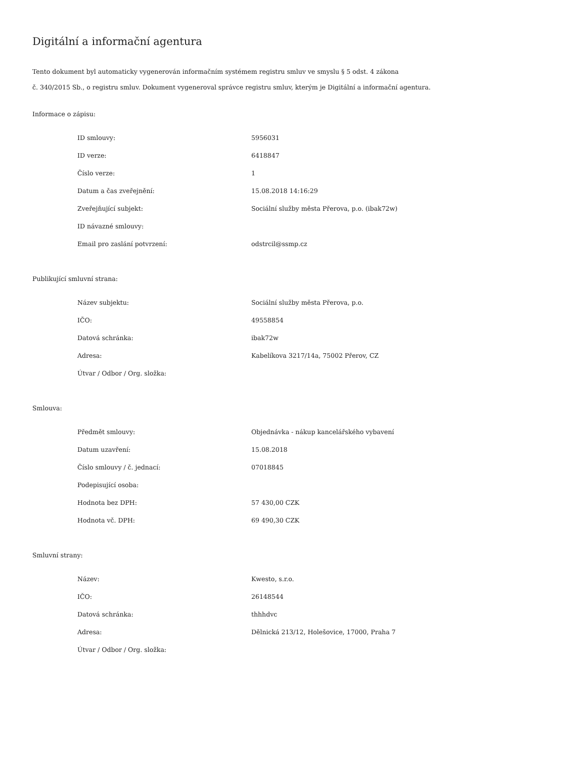Digitální a informační agentura
Tento dokument byl automaticky vygenerován informačním systémem registru smluv ve smyslu § 5 odst. 4 zákona
č. 340/2015 Sb., o registru smluv. Dokument vygeneroval správce registru smluv, kterým je Digitální a informační agentura.
Informace o zápisu:
| ID smlouvy: | 5956031 |
| ID verze: | 6418847 |
| Číslo verze: | 1 |
| Datum a čas zveřejnění: | 15.08.2018 14:16:29 |
| Zveřejňující subjekt: | Sociální služby města Přerova, p.o. (ibak72w) |
| ID návazné smlouvy: | |
| Email pro zaslání potvrzení: | odstrcil@ssmp.cz |
Publikující smluvní strana:
| Název subjektu: | Sociální služby města Přerova, p.o. |
| IČO: | 49558854 |
| Datová schránka: | ibak72w |
| Adresa: | Kabelíkova 3217/14a, 75002 Přerov, CZ |
| Útvar / Odbor / Org. složka: | |
Smlouva:
| Předmět smlouvy: | Objednávka - nákup kancelářského vybavení |
| Datum uzavření: | 15.08.2018 |
| Číslo smlouvy / č. jednací: | 07018845 |
| Podepisující osoba: | |
| Hodnota bez DPH: | 57 430,00 CZK |
| Hodnota vč. DPH: | 69 490,30 CZK |
Smluvní strany:
| Název: | Kwesto, s.r.o. |
| IČO: | 26148544 |
| Datová schránka: | thhhdvc |
| Adresa: | Dělnická 213/12, Holešovice, 17000, Praha 7 |
| Útvar / Odbor / Org. složka: | |